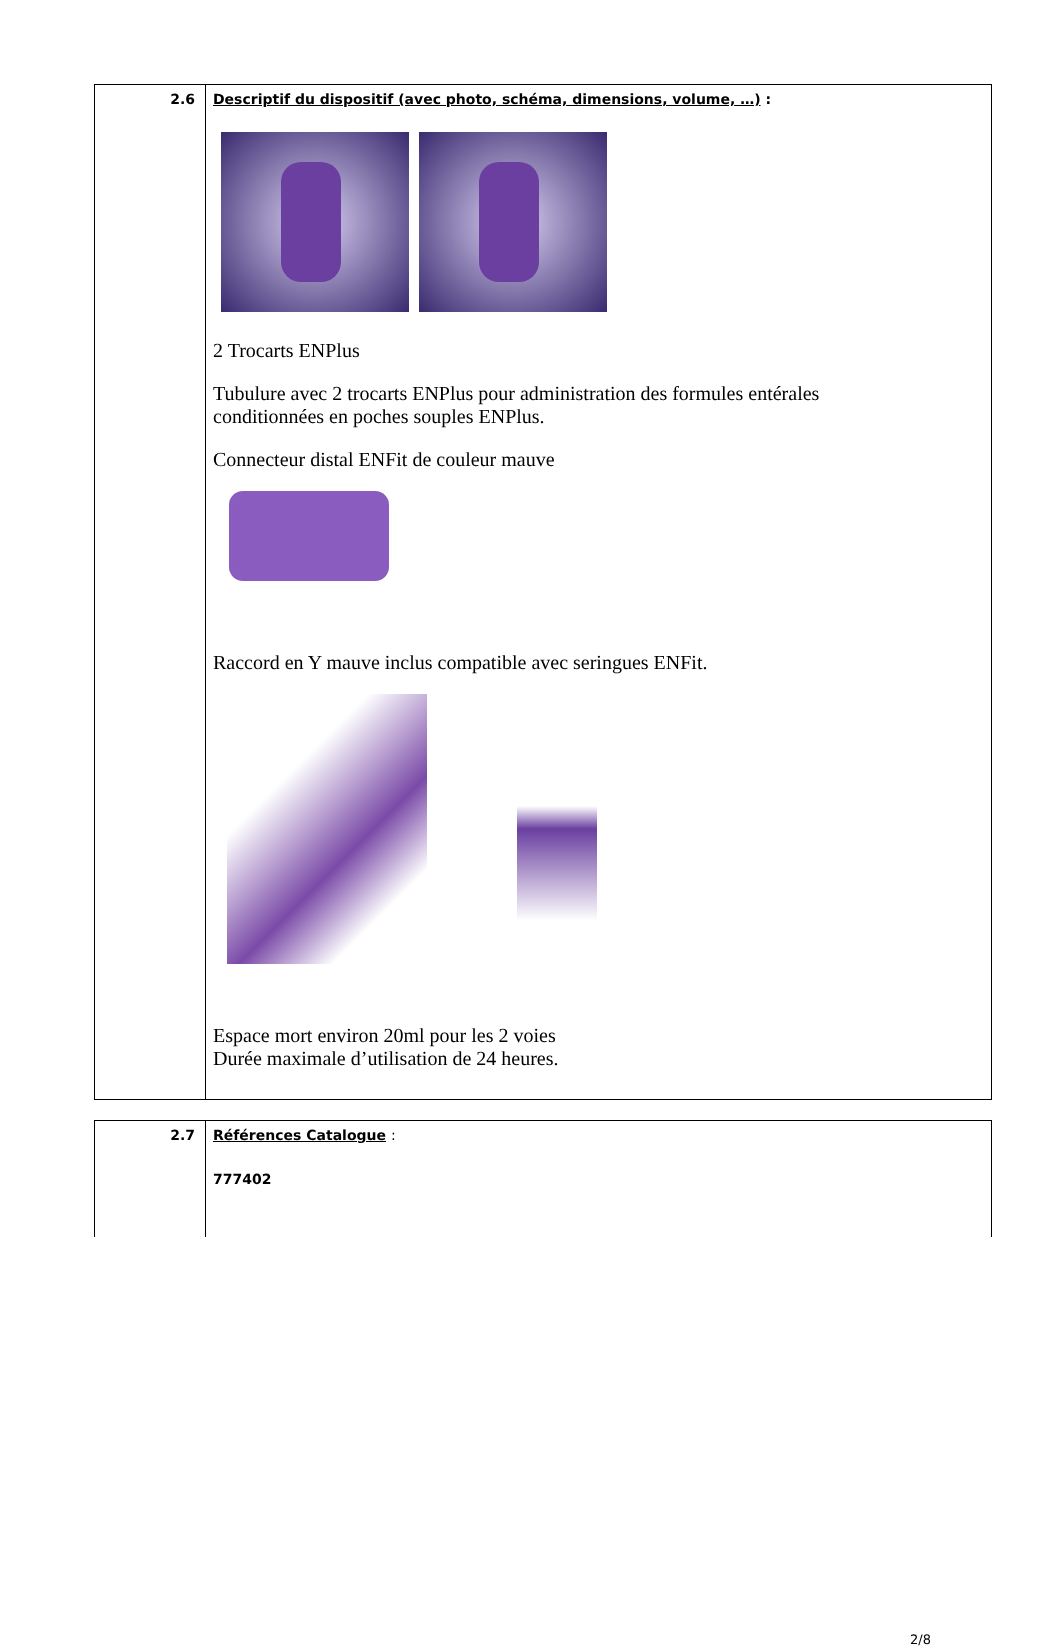| 2.6 | Descriptif du dispositif (avec photo, schéma, dimensions, volume, …) : 2 Trocarts ENPlus Tubulure avec 2 trocarts ENPlus pour administration des formules entérales conditionnées en poches souples ENPlus. Connecteur distal ENFit de couleur mauve Raccord en Y mauve inclus compatible avec seringues ENFit. Espace mort environ 20ml pour les 2 voies Durée maximale d’utilisation de 24 heures. |
| 2.7 | Références Catalogue : 777402 |
2/8